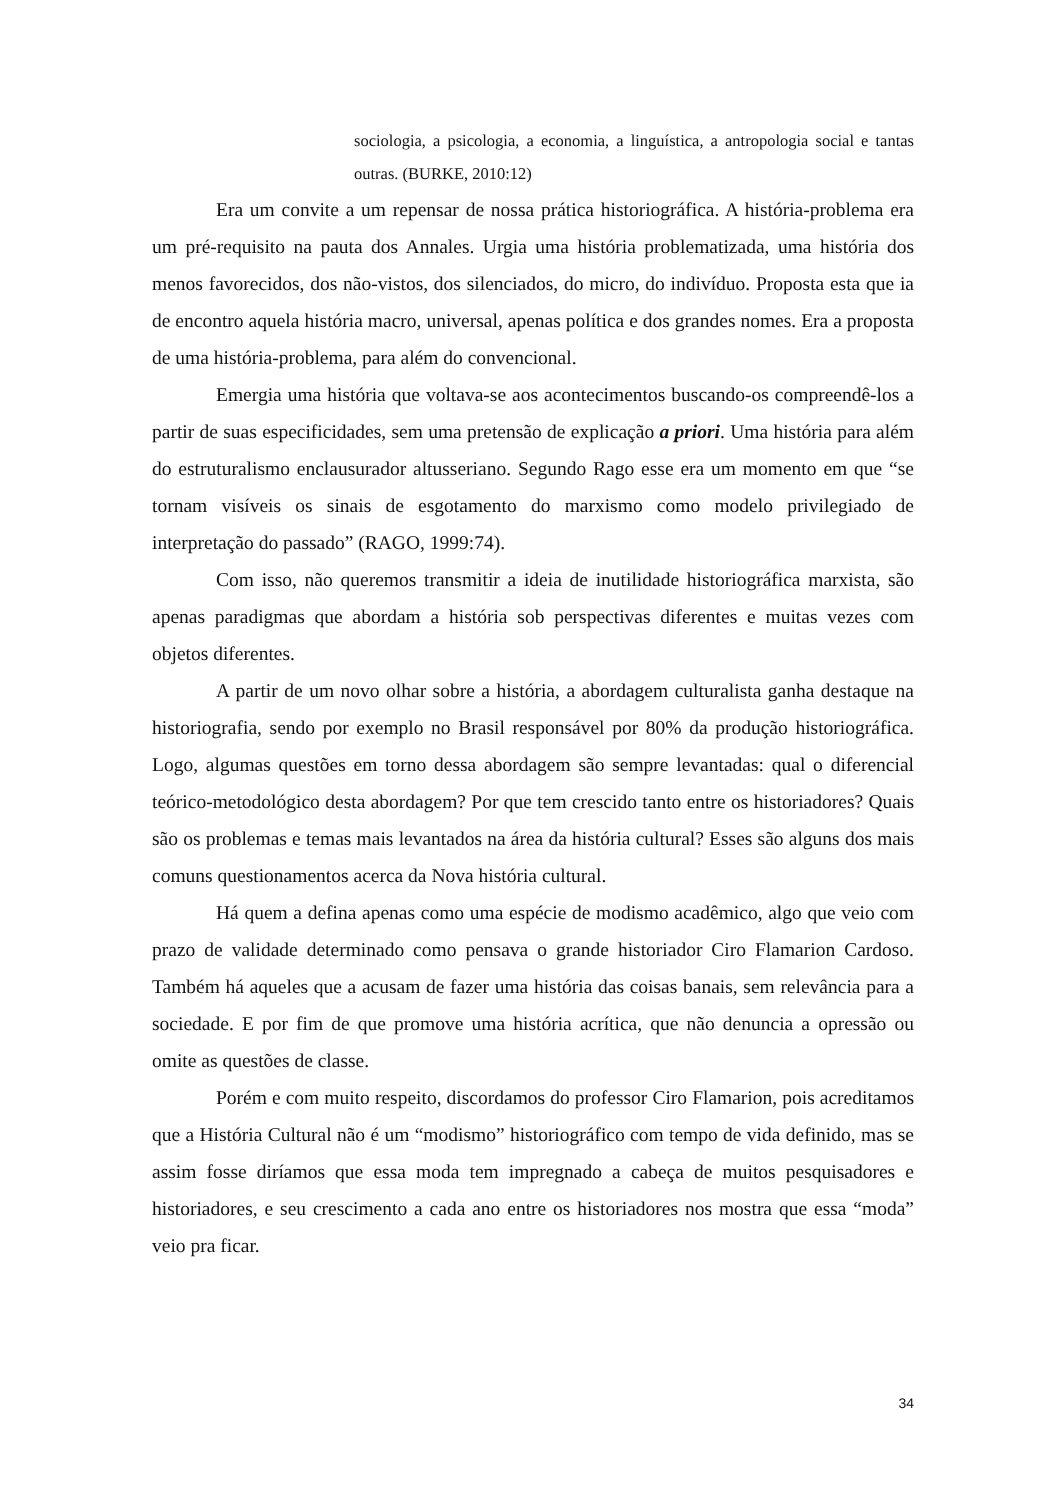sociologia, a psicologia, a economia, a linguística, a antropologia social e tantas outras. (BURKE, 2010:12)
Era um convite a um repensar de nossa prática historiográfica. A história-problema era um pré-requisito na pauta dos Annales. Urgia uma história problematizada, uma história dos menos favorecidos, dos não-vistos, dos silenciados, do micro, do indivíduo. Proposta esta que ia de encontro aquela história macro, universal, apenas política e dos grandes nomes. Era a proposta de uma história-problema, para além do convencional.
Emergia uma história que voltava-se aos acontecimentos buscando-os compreendê-los a partir de suas especificidades, sem uma pretensão de explicação a priori. Uma história para além do estruturalismo enclausurador altusseriano. Segundo Rago esse era um momento em que “se tornam visíveis os sinais de esgotamento do marxismo como modelo privilegiado de interpretação do passado” (RAGO, 1999:74).
Com isso, não queremos transmitir a ideia de inutilidade historiográfica marxista, são apenas paradigmas que abordam a história sob perspectivas diferentes e muitas vezes com objetos diferentes.
A partir de um novo olhar sobre a história, a abordagem culturalista ganha destaque na historiografia, sendo por exemplo no Brasil responsável por 80% da produção historiográfica. Logo, algumas questões em torno dessa abordagem são sempre levantadas: qual o diferencial teórico-metodológico desta abordagem? Por que tem crescido tanto entre os historiadores? Quais são os problemas e temas mais levantados na área da história cultural? Esses são alguns dos mais comuns questionamentos acerca da Nova história cultural.
Há quem a defina apenas como uma espécie de modismo acadêmico, algo que veio com prazo de validade determinado como pensava o grande historiador Ciro Flamarion Cardoso. Também há aqueles que a acusam de fazer uma história das coisas banais, sem relevância para a sociedade. E por fim de que promove uma história acrítica, que não denuncia a opressão ou omite as questões de classe.
Porém e com muito respeito, discordamos do professor Ciro Flamarion, pois acreditamos que a História Cultural não é um “modismo” historiográfico com tempo de vida definido, mas se assim fosse diríamos que essa moda tem impregnado a cabeça de muitos pesquisadores e historiadores, e seu crescimento a cada ano entre os historiadores nos mostra que essa “moda” veio pra ficar.
34